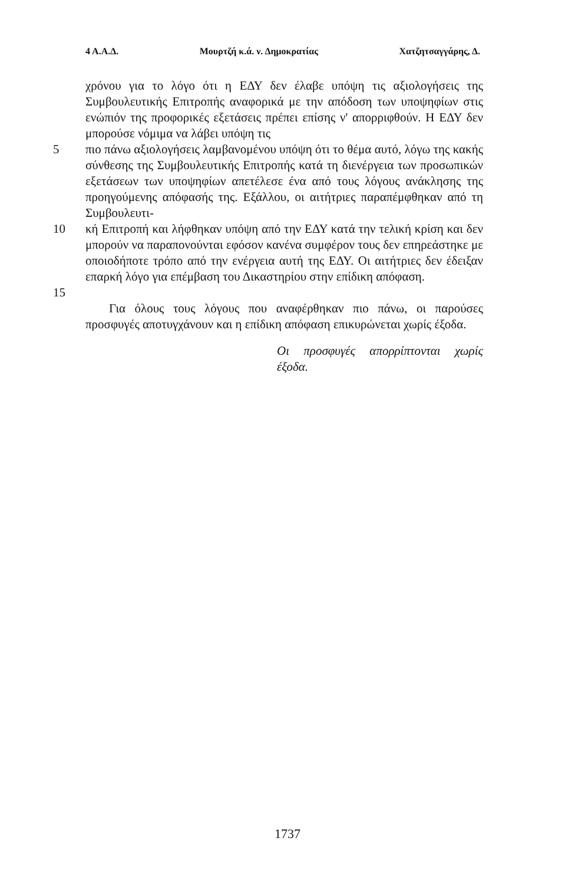4 Α.Α.Δ. Μουρτζή κ.ά. ν. Δημοκρατίας Χατζητσαγγάρης, Δ.
χρόνου για το λόγο ότι η ΕΔΥ δεν έλαβε υπόψη τις αξιολογήσεις της Συμβουλευτικής Επιτροπής αναφορικά με την απόδοση των υποψηφίων στις ενώπιόν της προφορικές εξετάσεις πρέπει επίσης ν' απορριφθούν. Η ΕΔΥ δεν μπορούσε νόμιμα να λάβει υπόψη τις
5 πιο πάνω αξιολογήσεις λαμβανομένου υπόψη ότι το θέμα αυτό, λόγω της κακής σύνθεσης της Συμβουλευτικής Επιτροπής κατά τη διενέργεια των προσωπικών εξετάσεων των υποψηφίων απετέλεσε ένα από τους λόγους ανάκλησης της προηγούμενης απόφασής της. Εξάλλου, οι αιτήτριες παραπέμφθηκαν από τη Συμβουλευτι-
10 κή Επιτροπή και λήφθηκαν υπόψη από την ΕΔΥ κατά την τελική κρίση και δεν μπορούν να παραπονούνται εφόσον κανένα συμφέρον τους δεν επηρεάστηκε με οποιοδήποτε τρόπο από την ενέργεια αυτή της ΕΔΥ. Οι αιτήτριες δεν έδειξαν επαρκή λόγο για επέμβαση του Δικαστηρίου στην επίδικη απόφαση.
15
Για όλους τους λόγους που αναφέρθηκαν πιο πάνω, οι παρούσες προσφυγές αποτυγχάνουν και η επίδικη απόφαση επικυρώνεται χωρίς έξοδα.
Οι προσφυγές απορρίπτονται χωρίς έξοδα.
1737